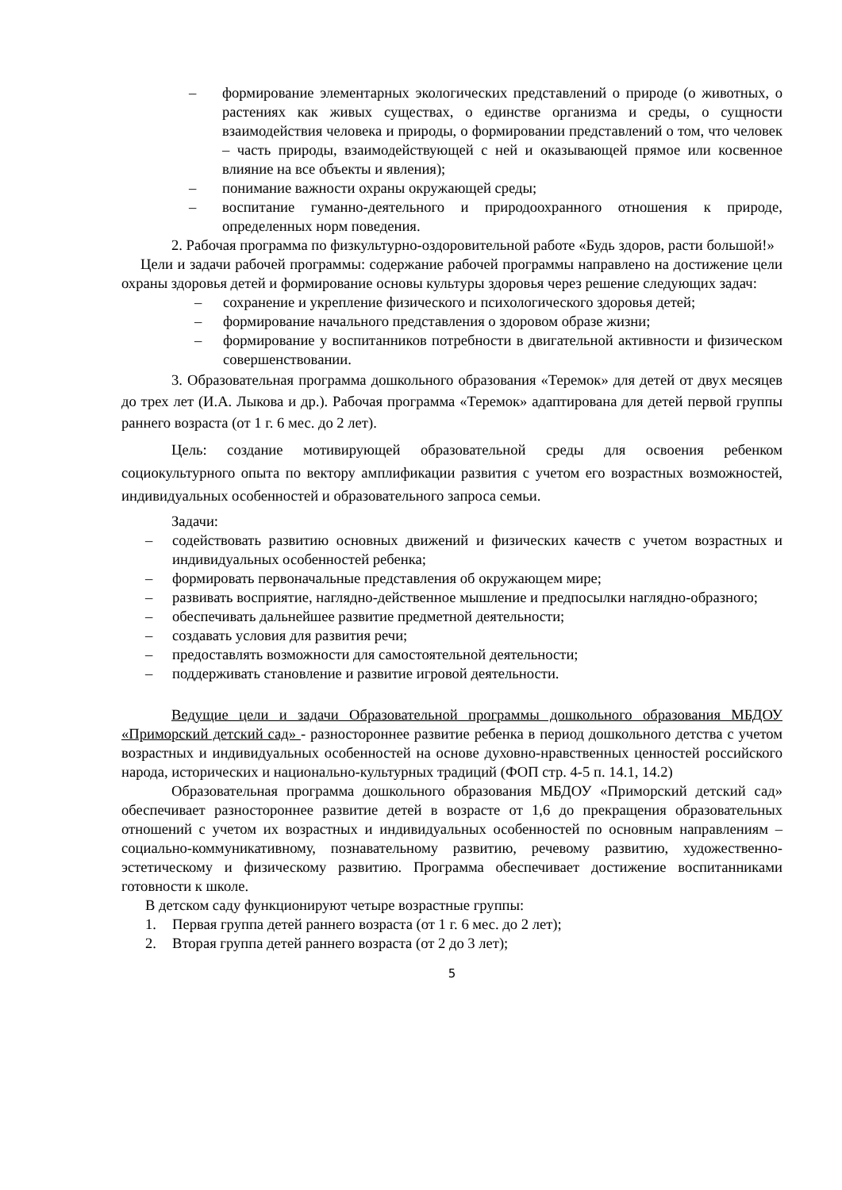– формирование элементарных экологических представлений о природе (о животных, о растениях как живых существах, о единстве организма и среды, о сущности взаимодействия человека и природы, о формировании представлений о том, что человек – часть природы, взаимодействующей с ней и оказывающей прямое или косвенное влияние на все объекты и явления);
– понимание важности охраны окружающей среды;
– воспитание гуманно-деятельного и природоохранного отношения к природе, определенных норм поведения.
2. Рабочая программа по физкультурно-оздоровительной работе «Будь здоров, расти большой!»
Цели и задачи рабочей программы: содержание рабочей программы направлено на достижение цели охраны здоровья детей и формирование основы культуры здоровья через решение следующих задач:
– сохранение и укрепление физического и психологического здоровья детей;
– формирование начального представления о здоровом образе жизни;
– формирование у воспитанников потребности в двигательной активности и физическом совершенствовании.
3. Образовательная программа дошкольного образования «Теремок» для детей от двух месяцев до трех лет (И.А. Лыкова и др.). Рабочая программа «Теремок» адаптирована для детей первой группы раннего возраста (от 1 г. 6 мес. до 2 лет).
Цель: создание мотивирующей образовательной среды для освоения ребенком социокультурного опыта по вектору амплификации развития с учетом его возрастных возможностей, индивидуальных особенностей и образовательного запроса семьи.
Задачи:
– содействовать развитию основных движений и физических качеств с учетом возрастных и индивидуальных особенностей ребенка;
– формировать первоначальные представления об окружающем мире;
– развивать восприятие, наглядно-действенное мышление и предпосылки наглядно-образного;
– обеспечивать дальнейшее развитие предметной деятельности;
– создавать условия для развития речи;
– предоставлять возможности для самостоятельной деятельности;
– поддерживать становление и развитие игровой деятельности.
Ведущие цели и задачи Образовательной программы дошкольного образования МБДОУ «Приморский детский сад» - разностороннее развитие ребенка в период дошкольного детства с учетом возрастных и индивидуальных особенностей на основе духовно-нравственных ценностей российского народа, исторических и национально-культурных традиций (ФОП стр. 4-5 п. 14.1, 14.2)
Образовательная программа дошкольного образования МБДОУ «Приморский детский сад» обеспечивает разностороннее развитие детей в возрасте от 1,6 до прекращения образовательных отношений с учетом их возрастных и индивидуальных особенностей по основным направлениям – социально-коммуникативному, познавательному развитию, речевому развитию, художественно-эстетическому и физическому развитию. Программа обеспечивает достижение воспитанниками готовности к школе.
В детском саду функционируют четыре возрастные группы:
1. Первая группа детей раннего возраста (от 1 г. 6 мес. до 2 лет);
2. Вторая группа детей раннего возраста (от 2 до 3 лет);
5